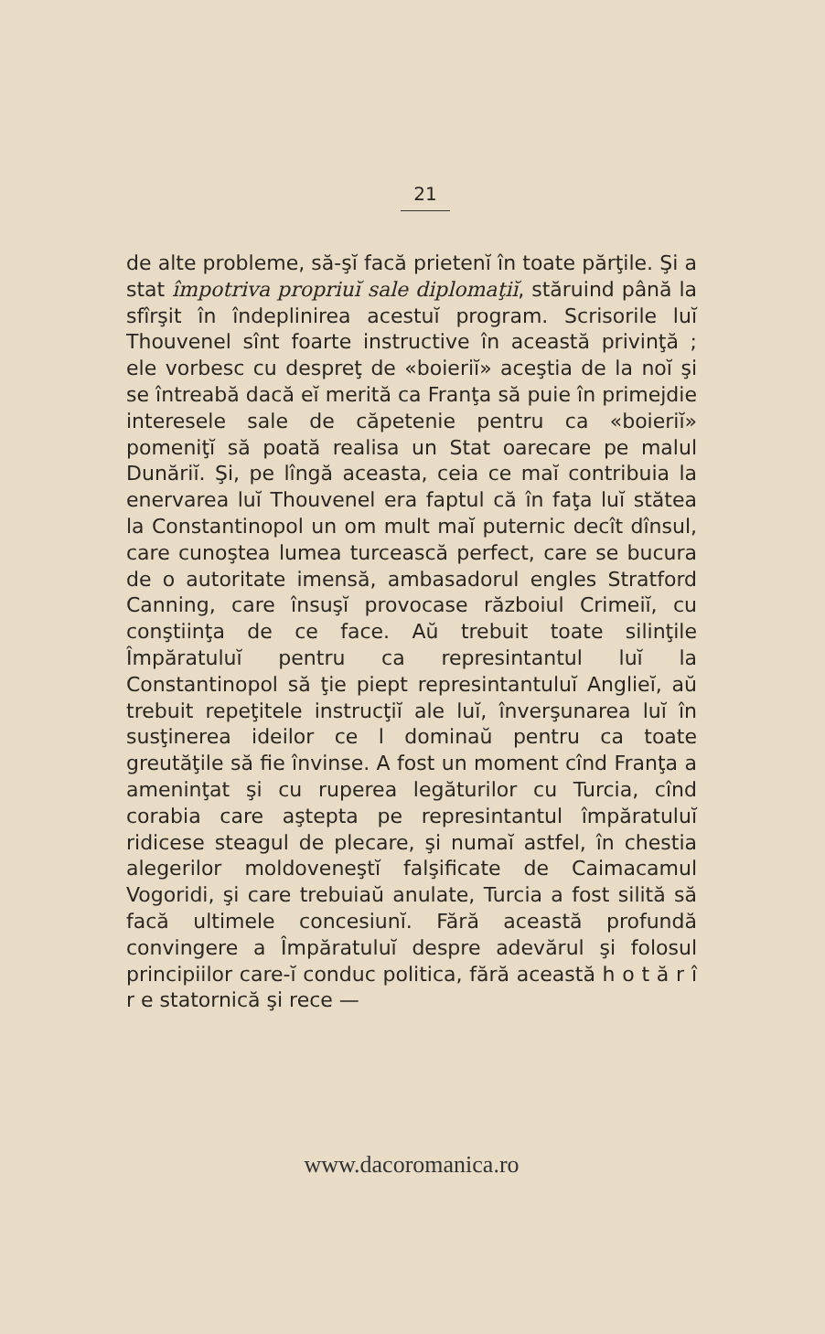21
de alte probleme, să-şĭ facă prietenĭ în toate părţile. Şi a stat împotriva propriuĭ sale diplomaţiĭ, stăruind până la sfîrşit în îndeplinirea acestuĭ program. Scrisorile luĭ Thouvenel sînt foarte instructive în această privinţă ; ele vorbesc cu despreţ de «boieriĭ» aceştia de la noĭ şi se întreabă dacă eĭ merită ca Franţa să puie în primejdie interesele sale de căpetenie pentru ca «boieriĭ» pomeniţĭ să poată realisa un Stat oarecare pe malul Dunăriĭ. Şi, pe lîngă aceasta, ceia ce maĭ contribuia la enervarea luĭ Thouvenel era faptul că în faţa luĭ stătea la Constantinopol un om mult maĭ puternic decît dînsul, care cunoştea lumea turcească perfect, care se bucura de o autoritate imensă, ambasadorul engles Stratford Canning, care însuşĭ provocase războiul Crimeiĭ, cu conştiinţa de ce face. Aŭ trebuit toate silinţile Împăratuluĭ pentru ca represintantul luĭ la Constantinopol să ţie piept represintantuluĭ Angliеĭ, aŭ trebuit repeţitele instrucţiĭ ale luĭ, înverşunarea luĭ în susţinerea ideilor ce l dominaŭ pentru ca toate greutăţile să fie învinse. A fost un moment cînd Franţa a ameninţat şi cu ruperea legăturilor cu Turcia, cînd corabia care aştepta pe represintantul împăratuluĭ ridicese steagul de plecare, şi numaĭ astfel, în chestia alegerilor moldoveneştĭ falşificate de Caimacamul Vogoridi, şi care trebuiaŭ anulate, Turcia a fost silită să facă ultimele concesiunĭ. Fără această profundă convingere a Împăratuluĭ despre adevărul şi folosul principiilor care-ĭ conduc politica, fără această h o t ă r î r e statornică şi rece —
www.dacoromanica.ro